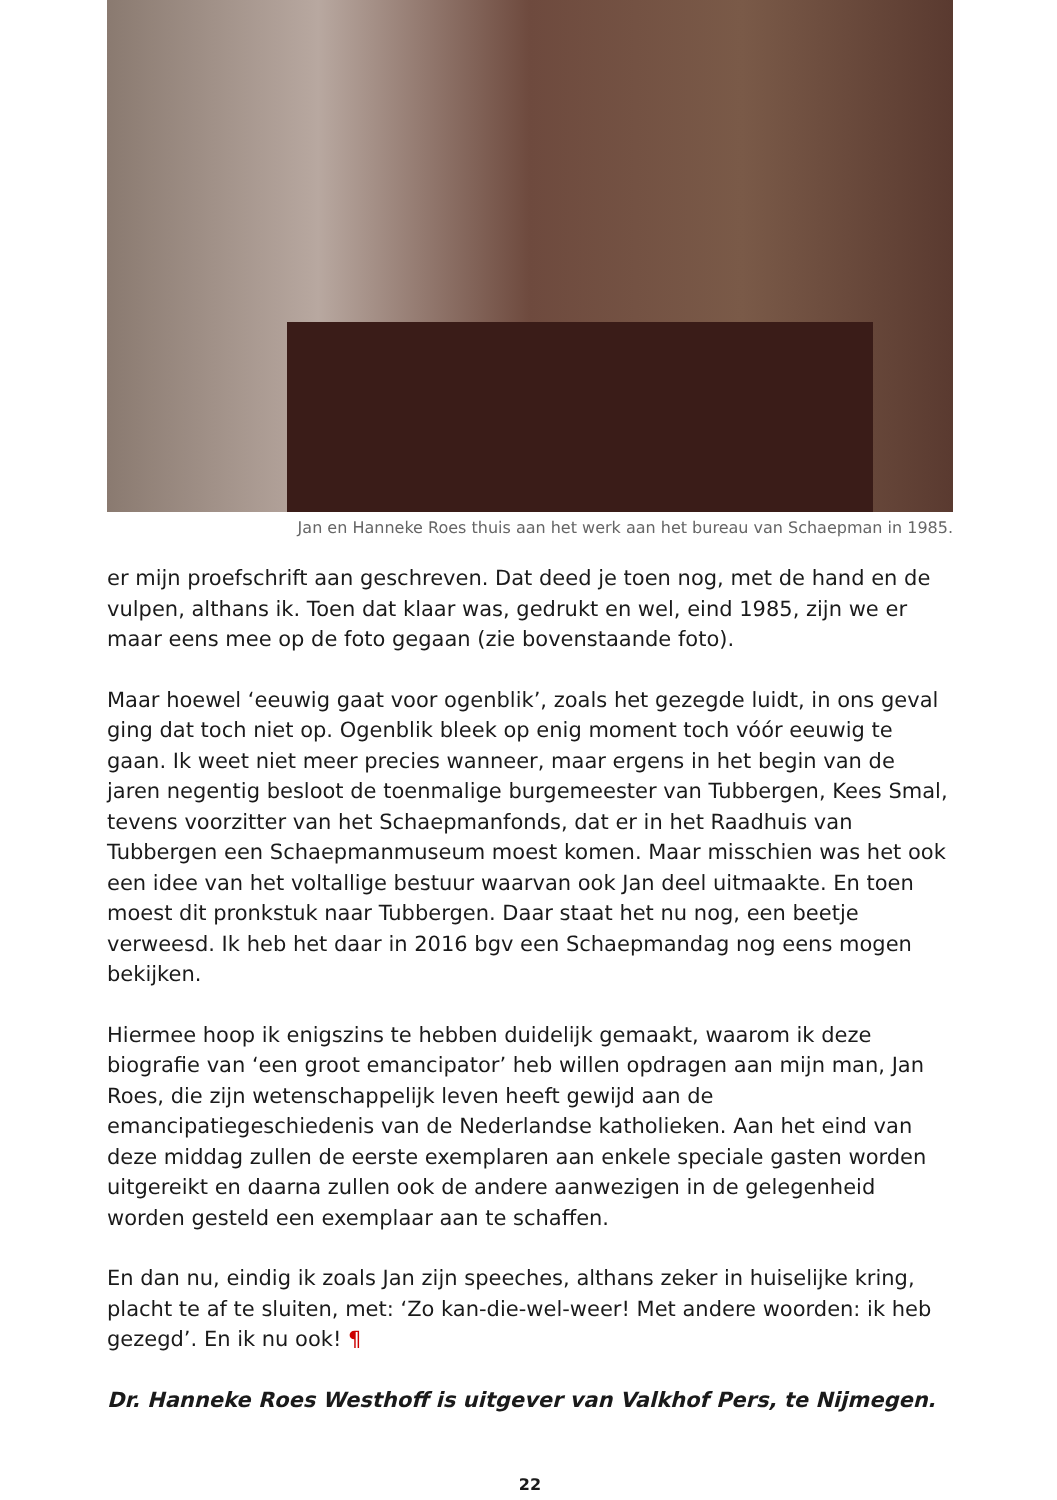Jan en Hanneke Roes thuis aan het werk aan het bureau van Schaepman in 1985.
er mijn proefschrift aan geschreven. Dat deed je toen nog, met de hand en de vulpen, althans ik. Toen dat klaar was, gedrukt en wel, eind 1985, zijn we er maar eens mee op de foto gegaan (zie bovenstaande foto).
Maar hoewel ‘eeuwig gaat voor ogenblik’, zoals het gezegde luidt, in ons geval ging dat toch niet op. Ogenblik bleek op enig moment toch vóór eeuwig te gaan. Ik weet niet meer precies wanneer, maar ergens in het begin van de jaren negentig besloot de toenmalige burgemeester van Tubbergen, Kees Smal, tevens voorzitter van het Schaepmanfonds, dat er in het Raadhuis van Tubbergen een Schaepmanmuseum moest komen. Maar misschien was het ook een idee van het voltallige bestuur waarvan ook Jan deel uitmaakte. En toen moest dit pronkstuk naar Tubbergen. Daar staat het nu nog, een beetje verweesd. Ik heb het daar in 2016 bgv een Schaepmandag nog eens mogen bekijken.
Hiermee hoop ik enigszins te hebben duidelijk gemaakt, waarom ik deze biografie van ‘een groot emancipator’ heb willen opdragen aan mijn man, Jan Roes, die zijn wetenschappelijk leven heeft gewijd aan de emancipatiegeschiedenis van de Nederlandse katholieken. Aan het eind van deze middag zullen de eerste exemplaren aan enkele speciale gasten worden uitgereikt en daarna zullen ook de andere aanwezigen in de gelegenheid worden gesteld een exemplaar aan te schaffen.
En dan nu, eindig ik zoals Jan zijn speeches, althans zeker in huiselijke kring, placht te af te sluiten, met: ‘Zo kan-die-wel-weer! Met andere woorden: ik heb gezegd’. En ik nu ook! ¶
Dr. Hanneke Roes Westhoff is uitgever van Valkhof Pers, te Nijmegen.
22